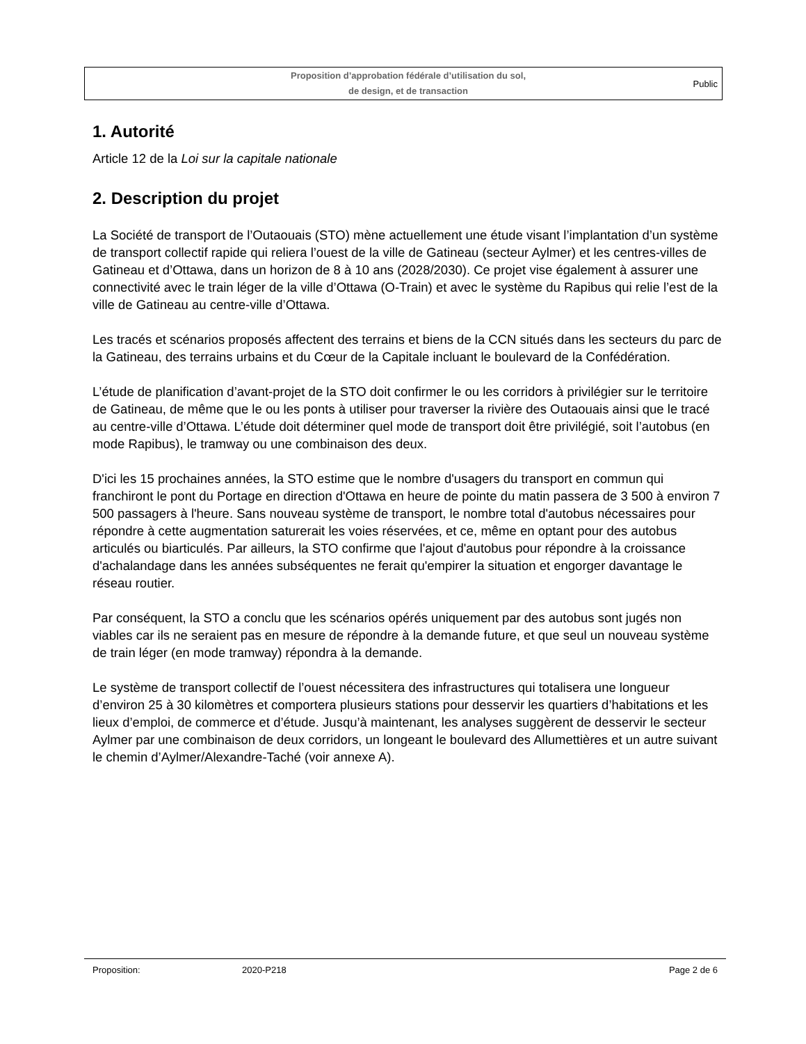Proposition d’approbation fédérale d’utilisation du sol,
de design, et de transaction
Public
1. Autorité
Article 12 de la Loi sur la capitale nationale
2. Description du projet
La Société de transport de l’Outaouais (STO) mène actuellement une étude visant l’implantation d’un système de transport collectif rapide qui reliera l’ouest de la ville de Gatineau (secteur Aylmer) et les centres-villes de Gatineau et d’Ottawa, dans un horizon de 8 à 10 ans (2028/2030). Ce projet vise également à assurer une connectivité avec le train léger de la ville d’Ottawa (O-Train) et avec le système du Rapibus qui relie l’est de la ville de Gatineau au centre-ville d’Ottawa.
Les tracés et scénarios proposés affectent des terrains et biens de la CCN situés dans les secteurs du parc de la Gatineau, des terrains urbains et du Cœur de la Capitale incluant le boulevard de la Confédération.
L’étude de planification d’avant-projet de la STO doit confirmer le ou les corridors à privilégier sur le territoire de Gatineau, de même que le ou les ponts à utiliser pour traverser la rivière des Outaouais ainsi que le tracé au centre-ville d’Ottawa. L’étude doit déterminer quel mode de transport doit être privilégié, soit l’autobus (en mode Rapibus), le tramway ou une combinaison des deux.
D'ici les 15 prochaines années, la STO estime que le nombre d'usagers du transport en commun qui franchiront le pont du Portage en direction d'Ottawa en heure de pointe du matin passera de 3 500 à environ 7 500 passagers à l'heure. Sans nouveau système de transport, le nombre total d'autobus nécessaires pour répondre à cette augmentation saturerait les voies réservées, et ce, même en optant pour des autobus articulés ou biarticulés. Par ailleurs, la STO confirme que l'ajout d'autobus pour répondre à la croissance d'achalandage dans les années subséquentes ne ferait qu'empirer la situation et engorger davantage le réseau routier.
Par conséquent, la STO a conclu que les scénarios opérés uniquement par des autobus sont jugés non viables car ils ne seraient pas en mesure de répondre à la demande future, et que seul un nouveau système de train léger (en mode tramway) répondra à la demande.
Le système de transport collectif de l’ouest nécessitera des infrastructures qui totalisera une longueur d’environ 25 à 30 kilomètres et comportera plusieurs stations pour desservir les quartiers d’habitations et les lieux d’emploi, de commerce et d’étude. Jusqu’à maintenant, les analyses suggèrent de desservir le secteur Aylmer par une combinaison de deux corridors, un longeant le boulevard des Allumettières et un autre suivant le chemin d’Aylmer/Alexandre-Taché (voir annexe A).
Proposition: 2020-P218 Page 2 de 6